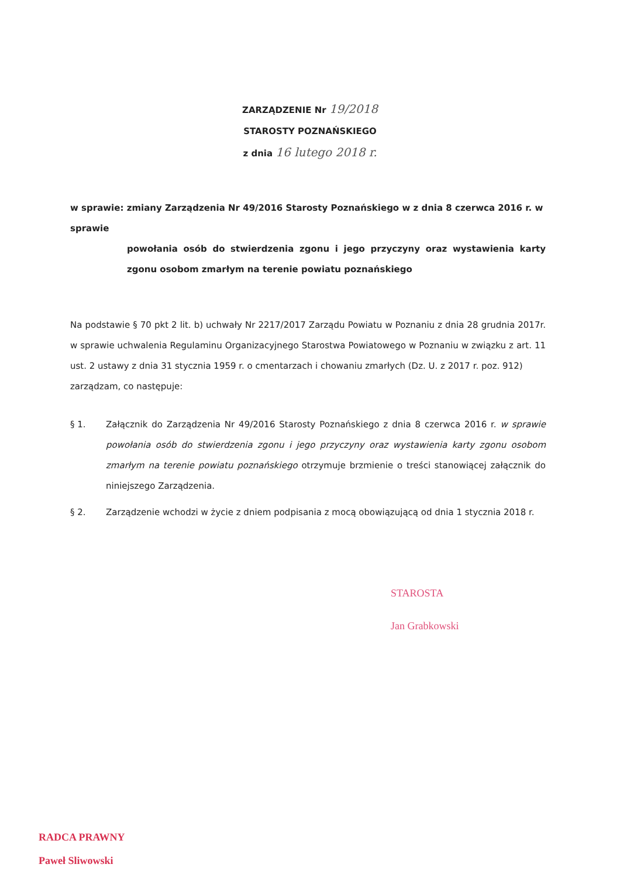ZARZĄDZENIE Nr 19/2018
STAROSTY POZNAŃSKIEGO
z dnia 16 lutego 2018 r.
w sprawie: zmiany Zarządzenia Nr 49/2016 Starosty Poznańskiego w z dnia 8 czerwca 2016 r. w sprawie
powołania osób do stwierdzenia zgonu i jego przyczyny oraz wystawienia karty zgonu osobom zmarłym na terenie powiatu poznańskiego
Na podstawie § 70 pkt 2 lit. b) uchwały Nr 2217/2017 Zarządu Powiatu w Poznaniu z dnia 28 grudnia 2017r. w sprawie uchwalenia Regulaminu Organizacyjnego Starostwa Powiatowego w Poznaniu w związku z art. 11 ust. 2 ustawy z dnia 31 stycznia 1959 r. o cmentarzach i chowaniu zmarłych (Dz. U. z 2017 r. poz. 912)
zarządzam, co następuje:
§ 1. Załącznik do Zarządzenia Nr 49/2016 Starosty Poznańskiego z dnia 8 czerwca 2016 r. w sprawie powołania osób do stwierdzenia zgonu i jego przyczyny oraz wystawienia karty zgonu osobom zmarłym na terenie powiatu poznańskiego otrzymuje brzmienie o treści stanowiącej załącznik do niniejszego Zarządzenia.
§ 2. Zarządzenie wchodzi w życie z dniem podpisania z mocą obowiązującą od dnia 1 stycznia 2018 r.
STAROSTA
Jan Grabkowski
RADCA PRAWNY
Paweł Sliwowski